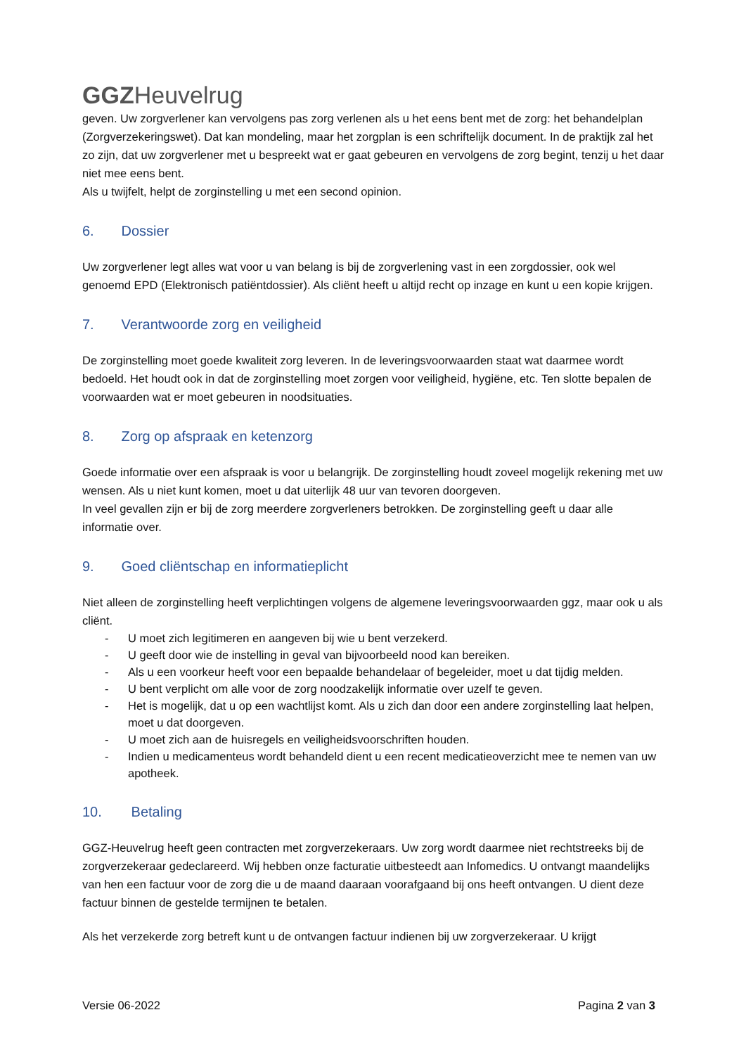GGZ Heuvelrug
geven. Uw zorgverlener kan vervolgens pas zorg verlenen als u het eens bent met de zorg: het behandelplan (Zorgverzekeringswet). Dat kan mondeling, maar het zorgplan is een schriftelijk document. In de praktijk zal het zo zijn, dat uw zorgverlener met u bespreekt wat er gaat gebeuren en vervolgens de zorg begint, tenzij u het daar niet mee eens bent.
Als u twijfelt, helpt de zorginstelling u met een second opinion.
6. Dossier
Uw zorgverlener legt alles wat voor u van belang is bij de zorgverlening vast in een zorgdossier, ook wel genoemd EPD (Elektronisch patiëntdossier). Als cliënt heeft u altijd recht op inzage en kunt u een kopie krijgen.
7. Verantwoorde zorg en veiligheid
De zorginstelling moet goede kwaliteit zorg leveren. In de leveringsvoorwaarden staat wat daarmee wordt bedoeld. Het houdt ook in dat de zorginstelling moet zorgen voor veiligheid, hygiëne, etc. Ten slotte bepalen de voorwaarden wat er moet gebeuren in noodsituaties.
8. Zorg op afspraak en ketenzorg
Goede informatie over een afspraak is voor u belangrijk. De zorginstelling houdt zoveel mogelijk rekening met uw wensen. Als u niet kunt komen, moet u dat uiterlijk 48 uur van tevoren doorgeven.
In veel gevallen zijn er bij de zorg meerdere zorgverleners betrokken. De zorginstelling geeft u daar alle informatie over.
9. Goed cliëntschap en informatieplicht
Niet alleen de zorginstelling heeft verplichtingen volgens de algemene leveringsvoorwaarden ggz, maar ook u als cliënt.
- U moet zich legitimeren en aangeven bij wie u bent verzekerd.
- U geeft door wie de instelling in geval van bijvoorbeeld nood kan bereiken.
- Als u een voorkeur heeft voor een bepaalde behandelaar of begeleider, moet u dat tijdig melden.
- U bent verplicht om alle voor de zorg noodzakelijk informatie over uzelf te geven.
- Het is mogelijk, dat u op een wachtlijst komt. Als u zich dan door een andere zorginstelling laat helpen, moet u dat doorgeven.
- U moet zich aan de huisregels en veiligheidsvoorschriften houden.
- Indien u medicamenteus wordt behandeld dient u een recent medicatieoverzicht mee te nemen van uw apotheek.
10. Betaling
GGZ-Heuvelrug heeft geen contracten met zorgverzekeraars. Uw zorg wordt daarmee niet rechtstreeks bij de zorgverzekeraar gedeclareerd. Wij hebben onze facturatie uitbesteedt aan Infomedics. U ontvangt maandelijks van hen een factuur voor de zorg die u de maand daaraan voorafgaand bij ons heeft ontvangen. U dient deze factuur binnen de gestelde termijnen te betalen.
Als het verzekerde zorg betreft kunt u de ontvangen factuur indienen bij uw zorgverzekeraar. U krijgt
Versie 06-2022 Pagina 2 van 3